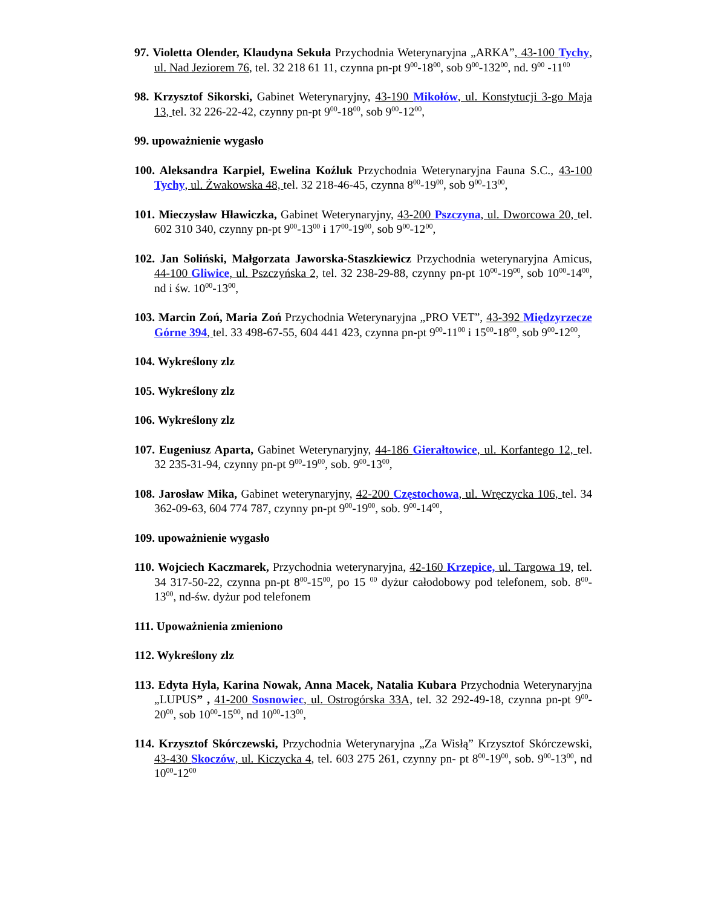97. Violetta Olender, Klaudyna Sekuła Przychodnia Weterynaryjna „ARKA”, 43-100 Tychy, ul. Nad Jeziorem 76, tel. 32 218 61 11, czynna pn-pt 9<sup>00</sup>-18<sup>00</sup>, sob 9<sup>00</sup>-132<sup>00</sup>, nd. 9<sup>00</sup> -11<sup>00</sup>
98. Krzysztof Sikorski, Gabinet Weterynaryjny, 43-190 Mikołów, ul. Konstytucji 3-go Maja 13, tel. 32 226-22-42, czynny pn-pt 9<sup>00</sup>-18<sup>00</sup>, sob 9<sup>00</sup>-12<sup>00</sup>,
99. upoważnienie wygasło
100. Aleksandra Karpiel, Ewelina Koźluk Przychodnia Weterynaryjna Fauna S.C., 43-100 Tychy, ul. Żwakowska 48, tel. 32 218-46-45, czynna 8<sup>00</sup>-19<sup>00</sup>, sob 9<sup>00</sup>-13<sup>00</sup>,
101. Mieczysław Hławiczka, Gabinet Weterynaryjny, 43-200 Pszczyna, ul. Dworcowa 20, tel. 602 310 340, czynny pn-pt 9<sup>00</sup>-13<sup>00</sup> i 17<sup>00</sup>-19<sup>00</sup>, sob 9<sup>00</sup>-12<sup>00</sup>,
102. Jan Soliński, Małgorzata Jaworska-Staszkiewicz Przychodnia weterynaryjna Amicus, 44-100 Gliwice, ul. Pszczyńska 2, tel. 32 238-29-88, czynny pn-pt 10<sup>00</sup>-19<sup>00</sup>, sob 10<sup>00</sup>-14<sup>00</sup>, nd i św. 10<sup>00</sup>-13<sup>00</sup>,
103. Marcin Zoń, Maria Zoń Przychodnia Weterynaryjna „PRO VET”, 43-392 Międzyrzecze Górne 394, tel. 33 498-67-55, 604 441 423, czynna pn-pt 9<sup>00</sup>-11<sup>00</sup> i 15<sup>00</sup>-18<sup>00</sup>, sob 9<sup>00</sup>-12<sup>00</sup>,
104. Wykreślony zlz
105. Wykreślony zlz
106. Wykreślony zlz
107. Eugeniusz Aparta, Gabinet Weterynaryjny, 44-186 Gierałtowice, ul. Korfantego 12, tel. 32 235-31-94, czynny pn-pt 9<sup>00</sup>-19<sup>00</sup>, sob. 9<sup>00</sup>-13<sup>00</sup>,
108. Jarosław Mika, Gabinet weterynaryjny, 42-200 Częstochowa, ul. Wręczycka 106, tel. 34 362-09-63, 604 774 787, czynny pn-pt 9<sup>00</sup>-19<sup>00</sup>, sob. 9<sup>00</sup>-14<sup>00</sup>,
109. upoważnienie wygasło
110. Wojciech Kaczmarek, Przychodnia weterynaryjna, 42-160 Krzepice, ul. Targowa 19, tel. 34 317-50-22, czynna pn-pt 8<sup>00</sup>-15<sup>00</sup>, po 15 <sup>00</sup> dyżur całodobowy pod telefonem, sob. 8<sup>00</sup>-13<sup>00</sup>, nd-św. dyżur pod telefonem
111. Upoważnienia zmieniono
112. Wykreślony zlz
113. Edyta Hyla, Karina Nowak, Anna Macek, Natalia Kubara Przychodnia Weterynaryjna „LUPUS” , 41-200 Sosnowiec, ul. Ostrogórska 33A, tel. 32 292-49-18, czynna pn-pt 9<sup>00</sup>-20<sup>00</sup>, sob 10<sup>00</sup>-15<sup>00</sup>, nd 10<sup>00</sup>-13<sup>00</sup>,
114. Krzysztof Skórczewski, Przychodnia Weterynaryjna „Za Wisłą” Krzysztof Skórczewski, 43-430 Skoczów, ul. Kiczycka 4, tel. 603 275 261, czynny pn- pt 8<sup>00</sup>-19<sup>00</sup>, sob. 9<sup>00</sup>-13<sup>00</sup>, nd 10<sup>00</sup>-12<sup>00</sup>